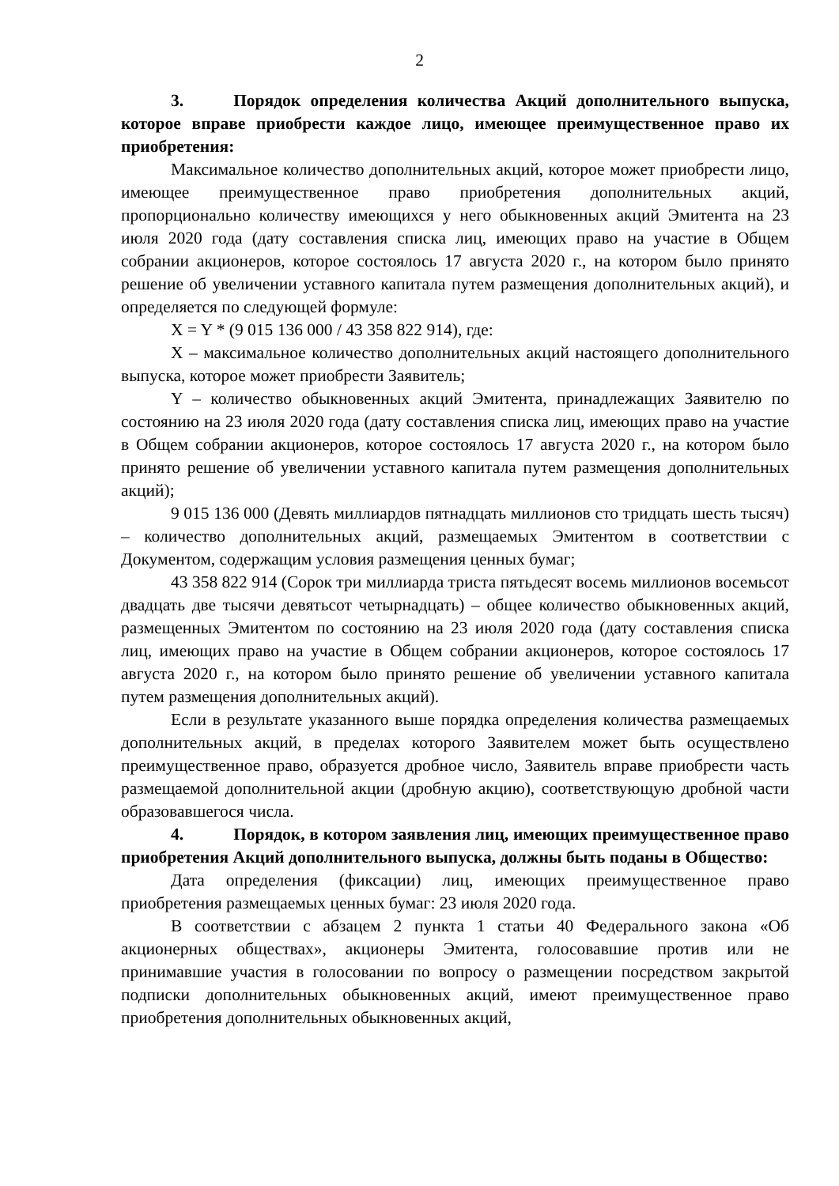2
3. Порядок определения количества Акций дополнительного выпуска, которое вправе приобрести каждое лицо, имеющее преимущественное право их приобретения:
Максимальное количество дополнительных акций, которое может приобрести лицо, имеющее преимущественное право приобретения дополнительных акций, пропорционально количеству имеющихся у него обыкновенных акций Эмитента на 23 июля 2020 года (дату составления списка лиц, имеющих право на участие в Общем собрании акционеров, которое состоялось 17 августа 2020 г., на котором было принято решение об увеличении уставного капитала путем размещения дополнительных акций), и определяется по следующей формуле:
X = Y * (9 015 136 000 / 43 358 822 914), где:
X – максимальное количество дополнительных акций настоящего дополнительного выпуска, которое может приобрести Заявитель;
Y – количество обыкновенных акций Эмитента, принадлежащих Заявителю по состоянию на 23 июля 2020 года (дату составления списка лиц, имеющих право на участие в Общем собрании акционеров, которое состоялось 17 августа 2020 г., на котором было принято решение об увеличении уставного капитала путем размещения дополнительных акций);
9 015 136 000 (Девять миллиардов пятнадцать миллионов сто тридцать шесть тысяч) – количество дополнительных акций, размещаемых Эмитентом в соответствии с Документом, содержащим условия размещения ценных бумаг;
43 358 822 914 (Сорок три миллиарда триста пятьдесят восемь миллионов восемьсот двадцать две тысячи девятьсот четырнадцать) – общее количество обыкновенных акций, размещенных Эмитентом по состоянию на 23 июля 2020 года (дату составления списка лиц, имеющих право на участие в Общем собрании акционеров, которое состоялось 17 августа 2020 г., на котором было принято решение об увеличении уставного капитала путем размещения дополнительных акций).
Если в результате указанного выше порядка определения количества размещаемых дополнительных акций, в пределах которого Заявителем может быть осуществлено преимущественное право, образуется дробное число, Заявитель вправе приобрести часть размещаемой дополнительной акции (дробную акцию), соответствующую дробной части образовавшегося числа.
4. Порядок, в котором заявления лиц, имеющих преимущественное право приобретения Акций дополнительного выпуска, должны быть поданы в Общество:
Дата определения (фиксации) лиц, имеющих преимущественное право приобретения размещаемых ценных бумаг: 23 июля 2020 года.
В соответствии с абзацем 2 пункта 1 статьи 40 Федерального закона «Об акционерных обществах», акционеры Эмитента, голосовавшие против или не принимавшие участия в голосовании по вопросу о размещении посредством закрытой подписки дополнительных обыкновенных акций, имеют преимущественное право приобретения дополнительных обыкновенных акций,